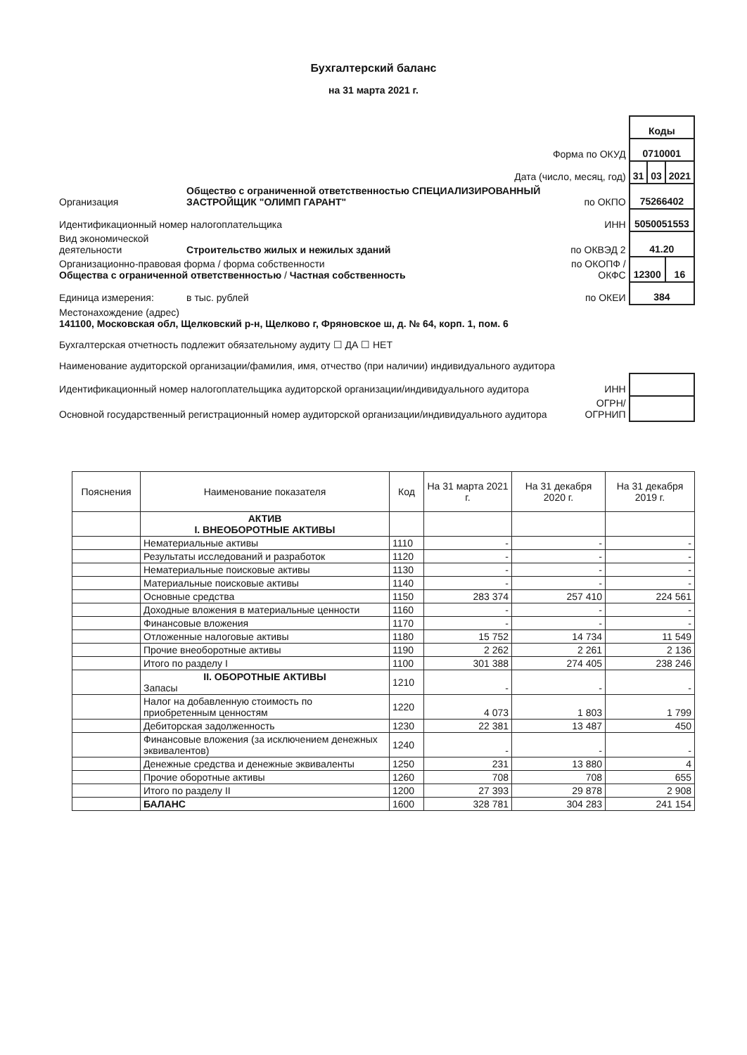Бухгалтерский баланс
на 31 марта 2021 г.
| | | | Коды | | |
| Форма по ОКУД | | | 0710001 | | |
| Дата (число, месяц, год) | | | 31 | 03 | 2021 |
| Организация | Общество с ограниченной ответственностью СПЕЦИАЛИЗИРОВАННЫЙ ЗАСТРОЙЩИК "ОЛИМП ГАРАНТ" | по ОКПО | 75266402 | | |
| Идентификационный номер налогоплательщика | | ИНН | 5050051553 | | |
| Вид экономической деятельности | Строительство жилых и нежилых зданий | по ОКВЭД 2 | 41.20 | | |
| Организационно-правовая форма / форма собственности Общества с ограниченной ответственностью / Частная собственность | | по ОКОПФ / ОКФС | 12300 | | 16 |
| Единица измерения: | в тыс. рублей | по ОКЕИ | 384 | | |
| Местонахождение (адрес) 141100, Московская обл, Щелковский р-н, Щелково г, Фряновское ш, д. № 64, корп. 1, пом. 6 | | | | | |
| Бухгалтерская отчетность подлежит обязательному аудиту ☐ ДА ☐ НЕТ | | | | | |
| Наименование аудиторской организации/фамилия, имя, отчество (при наличии) индивидуального аудитора | | | | | |
| Идентификационный номер налогоплательщика аудиторской организации/индивидуального аудитора | | ИНН | | | |
| Основной государственный регистрационный номер аудиторской организации/индивидуального аудитора | | ОГРН/ ОГРНИП | | | |
| Пояснения | Наименование показателя | Код | На 31 марта 2021 г. | На 31 декабря 2020 г. | На 31 декабря 2019 г. |
| --- | --- | --- | --- | --- | --- |
| | АКТИВ I. ВНЕОБОРОТНЫЕ АКТИВЫ | | | | |
| | Нематериальные активы | 1110 | - | - | - |
| | Результаты исследований и разработок | 1120 | - | - | - |
| | Нематериальные поисковые активы | 1130 | - | - | - |
| | Материальные поисковые активы | 1140 | - | - | - |
| | Основные средства | 1150 | 283 374 | 257 410 | 224 561 |
| | Доходные вложения в материальные ценности | 1160 | - | - | - |
| | Финансовые вложения | 1170 | - | - | - |
| | Отложенные налоговые активы | 1180 | 15 752 | 14 734 | 11 549 |
| | Прочие внеоборотные активы | 1190 | 2 262 | 2 261 | 2 136 |
| | Итого по разделу I | 1100 | 301 388 | 274 405 | 238 246 |
| | II. ОБОРОТНЫЕ АКТИВЫ Запасы | 1210 | - | - | - |
| | Налог на добавленную стоимость по приобретенным ценностям | 1220 | 4 073 | 1 803 | 1 799 |
| | Дебиторская задолженность | 1230 | 22 381 | 13 487 | 450 |
| | Финансовые вложения (за исключением денежных эквивалентов) | 1240 | - | - | - |
| | Денежные средства и денежные эквиваленты | 1250 | 231 | 13 880 | 4 |
| | Прочие оборотные активы | 1260 | 708 | 708 | 655 |
| | Итого по разделу II | 1200 | 27 393 | 29 878 | 2 908 |
| | БАЛАНС | 1600 | 328 781 | 304 283 | 241 154 |